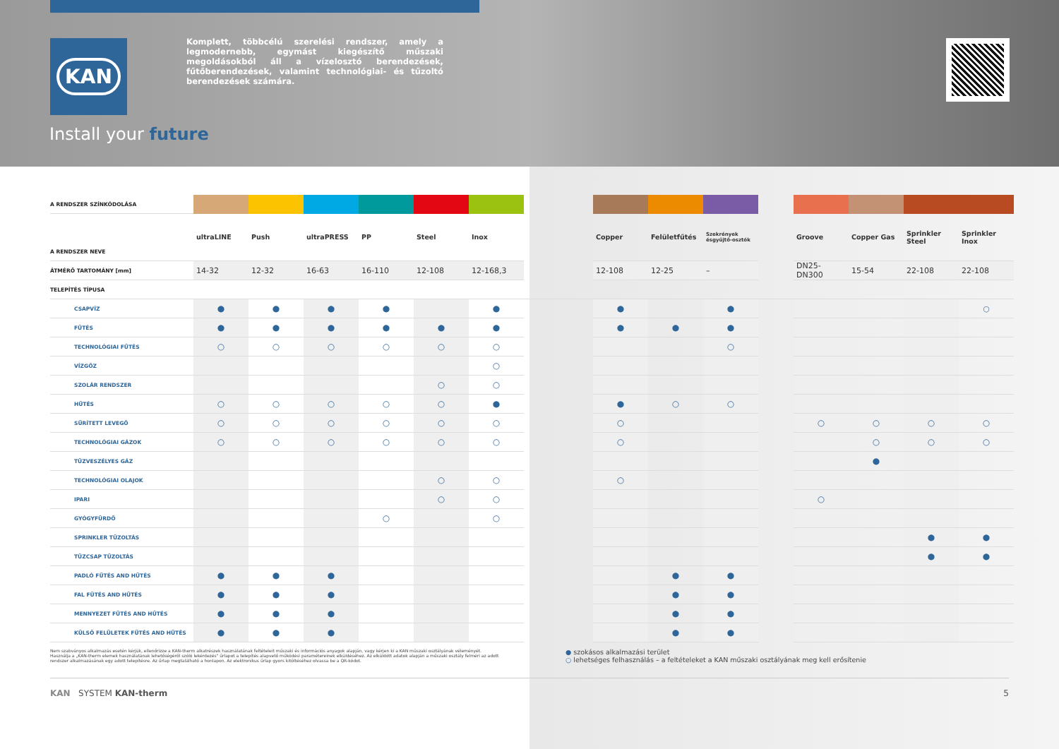KAN
Komplett, többcélú szerelési rendszer, amely a legmodernebb, egymást kiegészítő műszaki megoldásokból áll a vízelosztó berendezések, fűtőberendezések, valamint technológiai- és tűzoltó berendezések számára.
Install your future
| A RENDSZER SZÍNKÓDOLÁSA | | | | | | | | | | | | | | | |
| A RENDSZER NEVE | ultraLINE | Push | ultraPRESS | PP | Steel | Inox | | Copper | Felületfűtés | Szekrények ésgyűjtő-osztók | | Groove | Copper Gas | Sprinkler Steel | Sprinkler Inox |
| ÁTMÉRŐ TARTOMÁNY [mm] | 14-32 | 12-32 | 16-63 | 16-110 | 12-108 | 12-168,3 | | 12-108 | 12-25 | – | | DN25-DN300 | 15-54 | 22-108 | 22-108 |
| TELEPÍTÉS TÍPUSA | | | | | | | | | | | | | | | |
| CSAPVÍZ | ● | ● | ● | ● | | ● | | ● | | ● | | | | | ○ |
| FŰTÉS | ● | ● | ● | ● | ● | ● | | ● | ● | ● | | | | | |
| TECHNOLÓGIAI FŰTÉS | ○ | ○ | ○ | ○ | ○ | ○ | | | | ○ | | | | | |
| VÍZGŐZ | | | | | | ○ | | | | | | | | | |
| SZOLÁR RENDSZER | | | | | ○ | ○ | | | | | | | | | |
| HŰTÉS | ○ | ○ | ○ | ○ | ○ | ● | | ● | ○ | ○ | | | | | |
| SŰRÍTETT LEVEGŐ | ○ | ○ | ○ | ○ | ○ | ○ | | ○ | | | | ○ | ○ | ○ | ○ |
| TECHNOLÓGIAI GÁZOK | ○ | ○ | ○ | ○ | ○ | ○ | | ○ | | | | | ○ | ○ | ○ |
| TŰZVESZÉLYES GÁZ | | | | | | | | | | | | | ● | | |
| TECHNOLÓGIAI OLAJOK | | | | | ○ | ○ | | ○ | | | | | | | |
| IPARI | | | | | ○ | ○ | | | | | | ○ | | | |
| GYÓGYFÜRDŐ | | | | ○ | | ○ | | | | | | | | | |
| SPRINKLER TŰZOLTÁS | | | | | | | | | | | | | | ● | ● |
| TŰZCSAP TŰZOLTÁS | | | | | | | | | | | | | | ● | ● |
| PADLÓ FŰTÉS AND HŰTÉS | ● | ● | ● | | | | | | ● | ● | | | | | |
| FAL FŰTÉS AND HŰTÉS | ● | ● | ● | | | | | | ● | ● | | | | | |
| MENNYEZET FŰTÉS AND HŰTÉS | ● | ● | ● | | | | | | ● | ● | | | | | |
| KÜLSŐ FELÜLETEK FŰTÉS AND HŰTÉS | ● | ● | ● | | | | | | ● | ● | | | | | |
Nem szabványos alkalmazás esetén kérjük, ellenőrizze a KAN-therm alkatrészek használatának feltételeit műszaki és információs anyagok alapján, vagy kérjen ki a KAN műszaki osztályának véleményét. Használja a „KAN-therm elemek használatának lehetőségéről szóló lekérdezés" űrlapot a telepítés alapvető működési paramétereinek elküldéséhez. Az elküldött adatok alapján a műszaki osztály felméri az adott rendszer alkalmazásának egy adott telepítésre. Az űrlap megtalálható a honlapon. Az elektronikus űrlap gyors kitöltéséhez olvassa be a QR-kódot.
● szokásos alkalmazási terület
○ lehetséges felhasználás – a feltételeket a KAN műszaki osztályának meg kell erősítenie
KAN SYSTEM KAN-therm 5